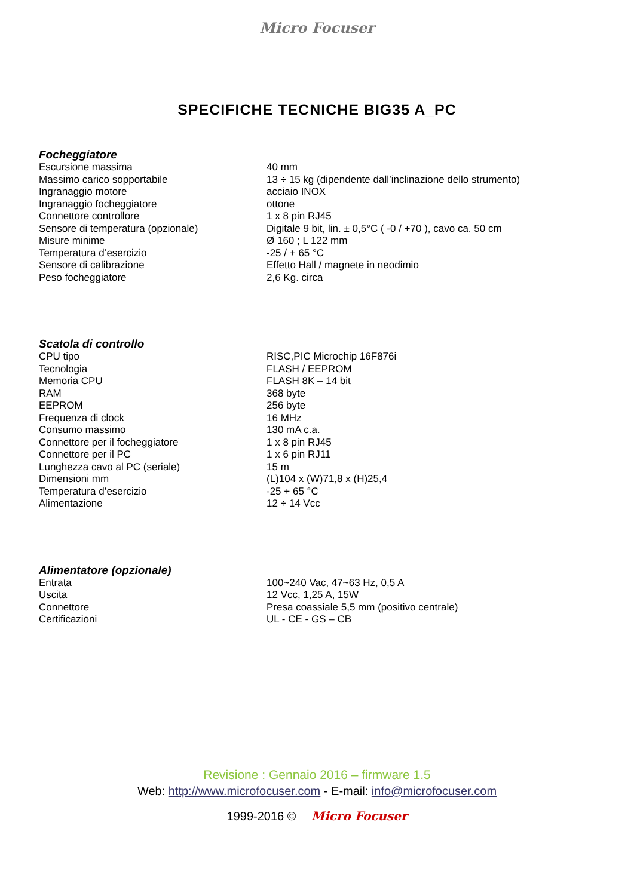Micro Focuser
SPECIFICHE TECNICHE BIG35 A_PC
Focheggiatore
| Escursione massima | 40 mm |
| Massimo carico sopportabile | 13 ÷ 15 kg (dipendente dall’inclinazione dello strumento) |
| Ingranaggio motore | acciaio INOX |
| Ingranaggio focheggiatore | ottone |
| Connettore controllore | 1 x 8 pin RJ45 |
| Sensore di temperatura (opzionale) | Digitale 9 bit, lin. ± 0,5°C ( -0 / +70 ), cavo ca. 50 cm |
| Misure minime | Ø 160 ; L 122 mm |
| Temperatura d’esercizio | -25 / + 65 °C |
| Sensore di calibrazione | Effetto Hall / magnete in neodimio |
| Peso focheggiatore | 2,6 Kg. circa |
Scatola di controllo
| CPU tipo | RISC,PIC Microchip 16F876i |
| Tecnologia | FLASH / EEPROM |
| Memoria CPU | FLASH 8K – 14 bit |
| RAM | 368 byte |
| EEPROM | 256 byte |
| Frequenza di clock | 16 MHz |
| Consumo massimo | 130 mA c.a. |
| Connettore per il focheggiatore | 1 x 8 pin RJ45 |
| Connettore per il PC | 1 x 6 pin RJ11 |
| Lunghezza cavo al PC (seriale) | 15 m |
| Dimensioni mm | (L)104 x (W)71,8 x (H)25,4 |
| Temperatura d’esercizio | -25 + 65 °C |
| Alimentazione | 12 ÷ 14 Vcc |
Alimentatore (opzionale)
| Entrata | 100~240 Vac, 47~63 Hz, 0,5 A |
| Uscita | 12 Vcc, 1,25 A, 15W |
| Connettore | Presa coassiale 5,5 mm (positivo centrale) |
| Certificazioni | UL - CE - GS – CB |
Revisione : Gennaio 2016 – firmware 1.5
Web: http://www.microfocuser.com - E-mail: info@microfocuser.com
1999-2016 © Micro Focuser